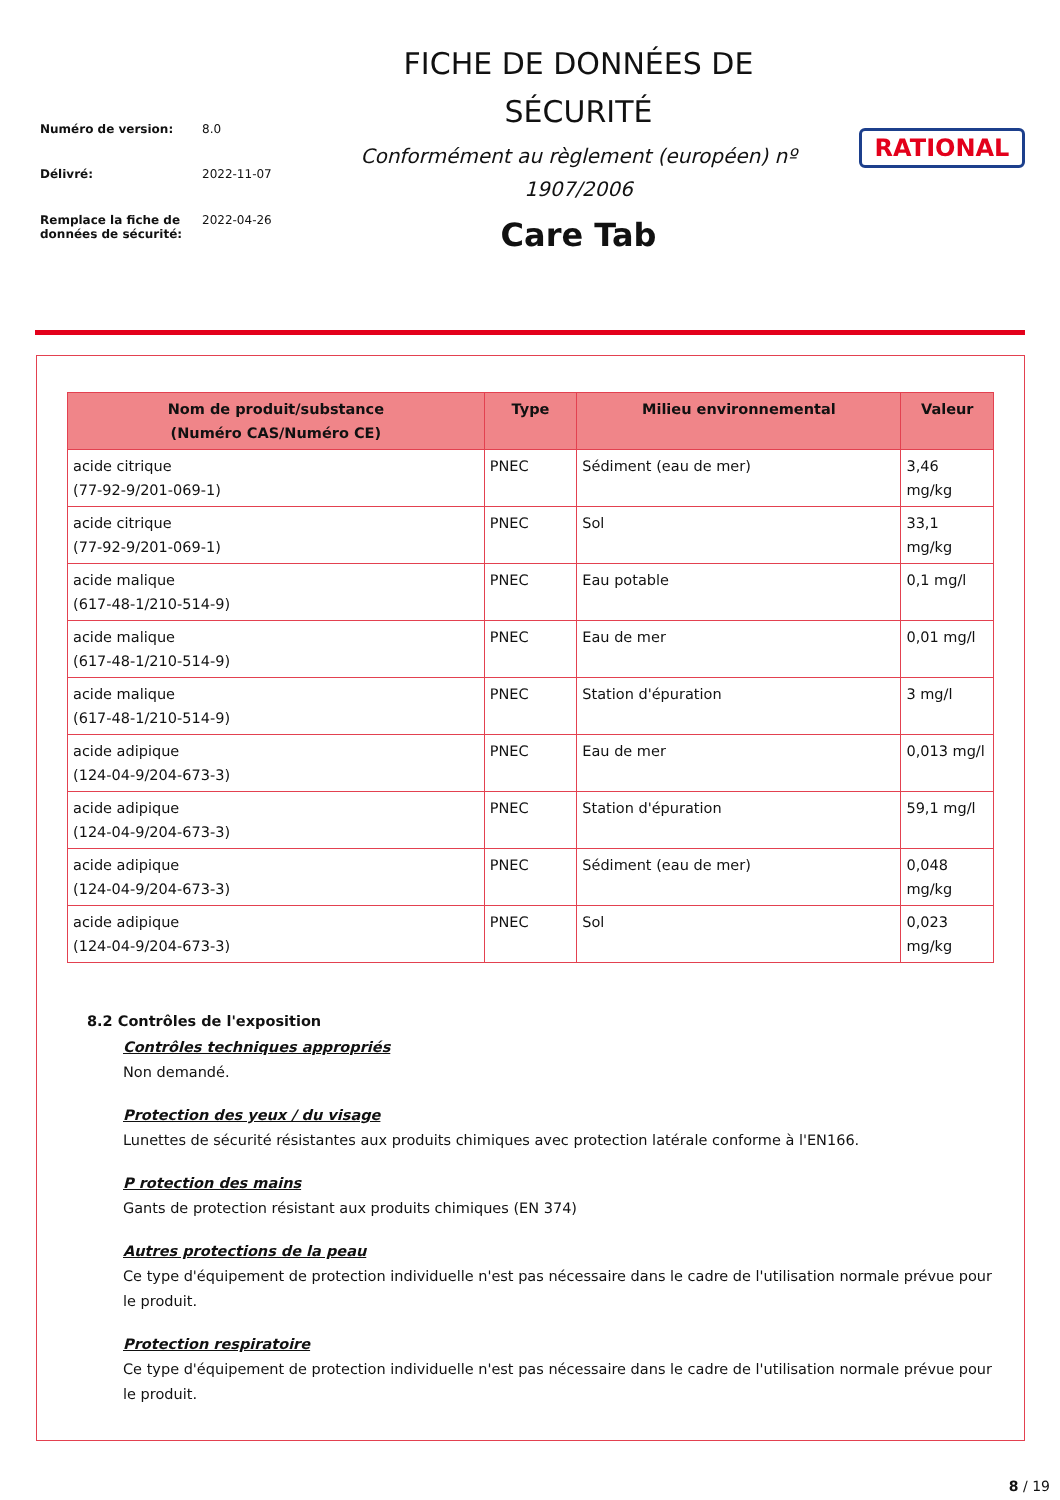| Numéro de version: | 8.0 |
| Délivré: | 2022-11-07 |
| Remplace la fiche de données de sécurité: | 2022-04-26 |
FICHE DE DONNÉES DE
SÉCURITÉ
Conformément au règlement (européen) nº
1907/2006
Care Tab
RATIONAL
| Nom de produit/substance (Numéro CAS/Numéro CE) | Type | Milieu environnemental | Valeur |
| --- | --- | --- | --- |
| acide citrique (77-92-9/201-069-1) | PNEC | Sédiment (eau de mer) | 3,46 mg/kg |
| acide citrique (77-92-9/201-069-1) | PNEC | Sol | 33,1 mg/kg |
| acide malique (617-48-1/210-514-9) | PNEC | Eau potable | 0,1 mg/l |
| acide malique (617-48-1/210-514-9) | PNEC | Eau de mer | 0,01 mg/l |
| acide malique (617-48-1/210-514-9) | PNEC | Station d'épuration | 3 mg/l |
| acide adipique (124-04-9/204-673-3) | PNEC | Eau de mer | 0,013 mg/l |
| acide adipique (124-04-9/204-673-3) | PNEC | Station d'épuration | 59,1 mg/l |
| acide adipique (124-04-9/204-673-3) | PNEC | Sédiment (eau de mer) | 0,048 mg/kg |
| acide adipique (124-04-9/204-673-3) | PNEC | Sol | 0,023 mg/kg |
8.2 Contrôles de l'exposition
Contrôles techniques appropriés
Non demandé.
Protection des yeux / du visage
Lunettes de sécurité résistantes aux produits chimiques avec protection latérale conforme à l'EN166.
P rotection des mains
Gants de protection résistant aux produits chimiques (EN 374)
Autres protections de la peau
Ce type d'équipement de protection individuelle n'est pas nécessaire dans le cadre de l'utilisation normale prévue pour le produit.
Protection respiratoire
Ce type d'équipement de protection individuelle n'est pas nécessaire dans le cadre de l'utilisation normale prévue pour le produit.
8 / 19